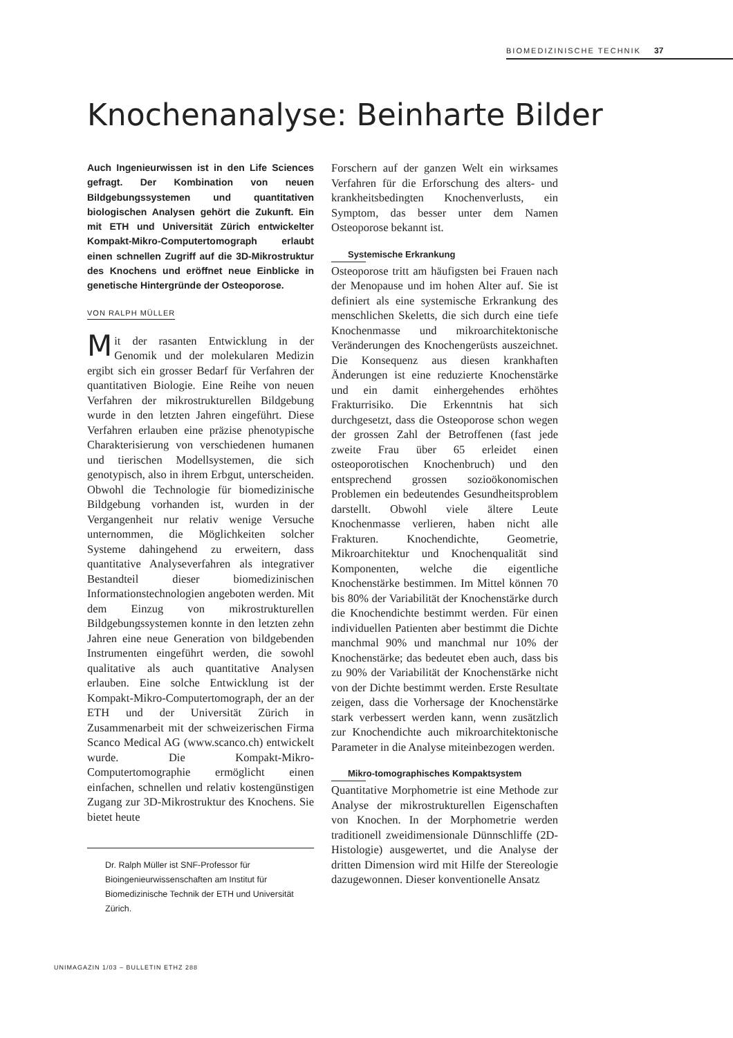BIOMEDIZINISCHE TECHNIK 37
Knochenanalyse: Beinharte Bilder
Auch Ingenieurwissen ist in den Life Sciences gefragt. Der Kombination von neuen Bildgebungssystemen und quantitativen biologischen Analysen gehört die Zukunft. Ein mit ETH und Universität Zürich entwickelter Kompakt-Mikro-Computertomograph erlaubt einen schnellen Zugriff auf die 3D-Mikrostruktur des Knochens und eröffnet neue Einblicke in genetische Hintergründe der Osteoporose.
VON RALPH MÜLLER
Mit der rasanten Entwicklung in der Genomik und der molekularen Medizin ergibt sich ein grosser Bedarf für Verfahren der quantitativen Biologie. Eine Reihe von neuen Verfahren der mikrostrukturellen Bildgebung wurde in den letzten Jahren eingeführt. Diese Verfahren erlauben eine präzise phenotypische Charakterisierung von verschiedenen humanen und tierischen Modellsystemen, die sich genotypisch, also in ihrem Erbgut, unterscheiden. Obwohl die Technologie für biomedizinische Bildgebung vorhanden ist, wurden in der Vergangenheit nur relativ wenige Versuche unternommen, die Möglichkeiten solcher Systeme dahingehend zu erweitern, dass quantitative Analyseverfahren als integrativer Bestandteil dieser biomedizinischen Informationstechnologien angeboten werden. Mit dem Einzug von mikrostrukturellen Bildgebungssystemen konnte in den letzten zehn Jahren eine neue Generation von bildgebenden Instrumenten eingeführt werden, die sowohl qualitative als auch quantitative Analysen erlauben. Eine solche Entwicklung ist der Kompakt-Mikro-Computertomograph, der an der ETH und der Universität Zürich in Zusammenarbeit mit der schweizerischen Firma Scanco Medical AG (www.scanco.ch) entwickelt wurde. Die Kompakt-Mikro-Computertomographie ermöglicht einen einfachen, schnellen und relativ kostengünstigen Zugang zur 3D-Mikrostruktur des Knochens. Sie bietet heute
Dr. Ralph Müller ist SNF-Professor für Bioingenieurwissenschaften am Institut für Biomedizinische Technik der ETH und Universität Zürich.
Forschern auf der ganzen Welt ein wirksames Verfahren für die Erforschung des alters- und krankheitsbedingten Knochenverlusts, ein Symptom, das besser unter dem Namen Osteoporose bekannt ist.
Systemische Erkrankung
Osteoporose tritt am häufigsten bei Frauen nach der Menopause und im hohen Alter auf. Sie ist definiert als eine systemische Erkrankung des menschlichen Skeletts, die sich durch eine tiefe Knochenmasse und mikroarchitektonische Veränderungen des Knochengerüsts auszeichnet. Die Konsequenz aus diesen krankhaften Änderungen ist eine reduzierte Knochenstärke und ein damit einhergehendes erhöhtes Frakturrisiko. Die Erkenntnis hat sich durchgesetzt, dass die Osteoporose schon wegen der grossen Zahl der Betroffenen (fast jede zweite Frau über 65 erleidet einen osteoporotischen Knochenbruch) und den entsprechend grossen sozioökonomischen Problemen ein bedeutendes Gesundheitsproblem darstellt. Obwohl viele ältere Leute Knochenmasse verlieren, haben nicht alle Frakturen. Knochendichte, Geometrie, Mikroarchitektur und Knochenqualität sind Komponenten, welche die eigentliche Knochenstärke bestimmen. Im Mittel können 70 bis 80% der Variabilität der Knochenstärke durch die Knochendichte bestimmt werden. Für einen individuellen Patienten aber bestimmt die Dichte manchmal 90% und manchmal nur 10% der Knochenstärke; das bedeutet eben auch, dass bis zu 90% der Variabilität der Knochenstärke nicht von der Dichte bestimmt werden. Erste Resultate zeigen, dass die Vorhersage der Knochenstärke stark verbessert werden kann, wenn zusätzlich zur Knochendichte auch mikroarchitektonische Parameter in die Analyse miteinbezogen werden.
Mikro-tomographisches Kompaktsystem
Quantitative Morphometrie ist eine Methode zur Analyse der mikrostrukturellen Eigenschaften von Knochen. In der Morphometrie werden traditionell zweidimensionale Dünnschliffe (2D-Histologie) ausgewertet, und die Analyse der dritten Dimension wird mit Hilfe der Stereologie dazugewonnen. Dieser konventionelle Ansatz
UNIMAGAZIN 1/03 – BULLETIN ETHZ 288